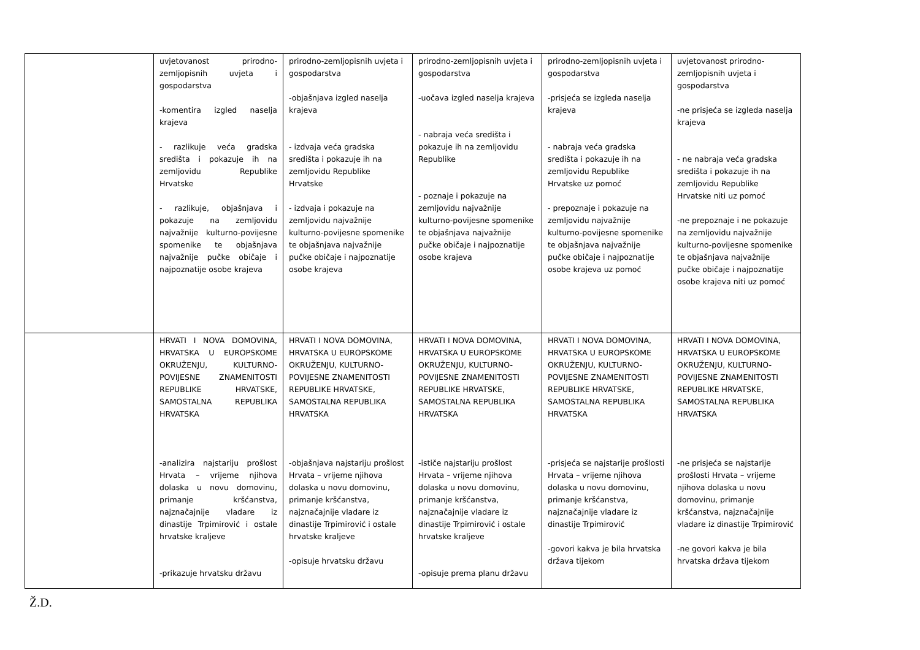| | uvjetovanost prirodno-zemljopisnih uvjeta i gospodarstva -komentira izgled naselja krajeva - razlikuje veća gradska središta i pokazuje ih na zemljovidu Republike Hrvatske - razlikuje, objašnjava i pokazuje na zemljovidu najvažnije kulturno-povijesne spomenike te objašnjava najvažnije pučke običaje i najpoznatije osobe krajeva | prirodno-zemljopisnih uvjeta i gospodarstva -objašnjava izgled naselja krajeva - izdvaja veća gradska središta i pokazuje ih na zemljovidu Republike Hrvatske - izdvaja i pokazuje na zemljovidu najvažnije kulturno-povijesne spomenike te objašnjava najvažnije pučke običaje i najpoznatije osobe krajeva | prirodno-zemljopisnih uvjeta i gospodarstva -uočava izgled naselja krajeva - nabraja veća središta i pokazuje ih na zemljovidu Republike - poznaje i pokazuje na zemljovidu najvažnije kulturno-povijesne spomenike te objašnjava najvažnije pučke običaje i najpoznatije osobe krajeva | prirodno-zemljopisnih uvjeta i gospodarstva -prisjeća se izgleda naselja krajeva - nabraja veća gradska središta i pokazuje ih na zemljovidu Republike Hrvatske uz pomoć - prepoznaje i pokazuje na zemljovidu najvažnije kulturno-povijesne spomenike te objašnjava najvažnije pučke običaje i najpoznatije osobe krajeva uz pomoć | uvjetovanost prirodno-zemljopisnih uvjeta i gospodarstva -ne prisjeća se izgleda naselja krajeva - ne nabraja veća gradska središta i pokazuje ih na zemljovidu Republike Hrvatske niti uz pomoć -ne prepoznaje i ne pokazuje na zemljovidu najvažnije kulturno-povijesne spomenike te objašnjava najvažnije pučke običaje i najpoznatije osobe krajeva niti uz pomoć |
| | HRVATI I NOVA DOMOVINA, HRVATSKA U EUROPSKOME OKRUŽENJU, KULTURNO-POVIJESNE ZNAMENITOSTI REPUBLIKE HRVATSKE, SAMOSTALNA REPUBLIKA HRVATSKA -analizira najstariju prošlost Hrvata – vrijeme njihova dolaska u novu domovinu, primanje kršćanstva, najznačajnije vladare iz dinastije Trpimirović i ostale hrvatske kraljeve -prikazuje hrvatsku državu | HRVATI I NOVA DOMOVINA, HRVATSKA U EUROPSKOME OKRUŽENJU, KULTURNO-POVIJESNE ZNAMENITOSTI REPUBLIKE HRVATSKE, SAMOSTALNA REPUBLIKA HRVATSKA -objašnjava najstariju prošlost Hrvata – vrijeme njihova dolaska u novu domovinu, primanje kršćanstva, najznačajnije vladare iz dinastije Trpimirović i ostale hrvatske kraljeve -opisuje hrvatsku državu | HRVATI I NOVA DOMOVINA, HRVATSKA U EUROPSKOME OKRUŽENJU, KULTURNO-POVIJESNE ZNAMENITOSTI REPUBLIKE HRVATSKE, SAMOSTALNA REPUBLIKA HRVATSKA -ističe najstariju prošlost Hrvata – vrijeme njihova dolaska u novu domovinu, primanje kršćanstva, najznačajnije vladare iz dinastije Trpimirović i ostale hrvatske kraljeve -opisuje prema planu državu | HRVATI I NOVA DOMOVINA, HRVATSKA U EUROPSKOME OKRUŽENJU, KULTURNO-POVIJESNE ZNAMENITOSTI REPUBLIKE HRVATSKE, SAMOSTALNA REPUBLIKA HRVATSKA -prisjeća se najstarije prošlosti Hrvata – vrijeme njihova dolaska u novu domovinu, primanje kršćanstva, najznačajnije vladare iz dinastije Trpimirović -govori kakva je bila hrvatska država tijekom | HRVATI I NOVA DOMOVINA, HRVATSKA U EUROPSKOME OKRUŽENJU, KULTURNO-POVIJESNE ZNAMENITOSTI REPUBLIKE HRVATSKE, SAMOSTALNA REPUBLIKA HRVATSKA -ne prisjeća se najstarije prošlosti Hrvata – vrijeme njihova dolaska u novu domovinu, primanje kršćanstva, najznačajnije vladare iz dinastije Trpimirović -ne govori kakva je bila hrvatska država tijekom |
Ž.D.